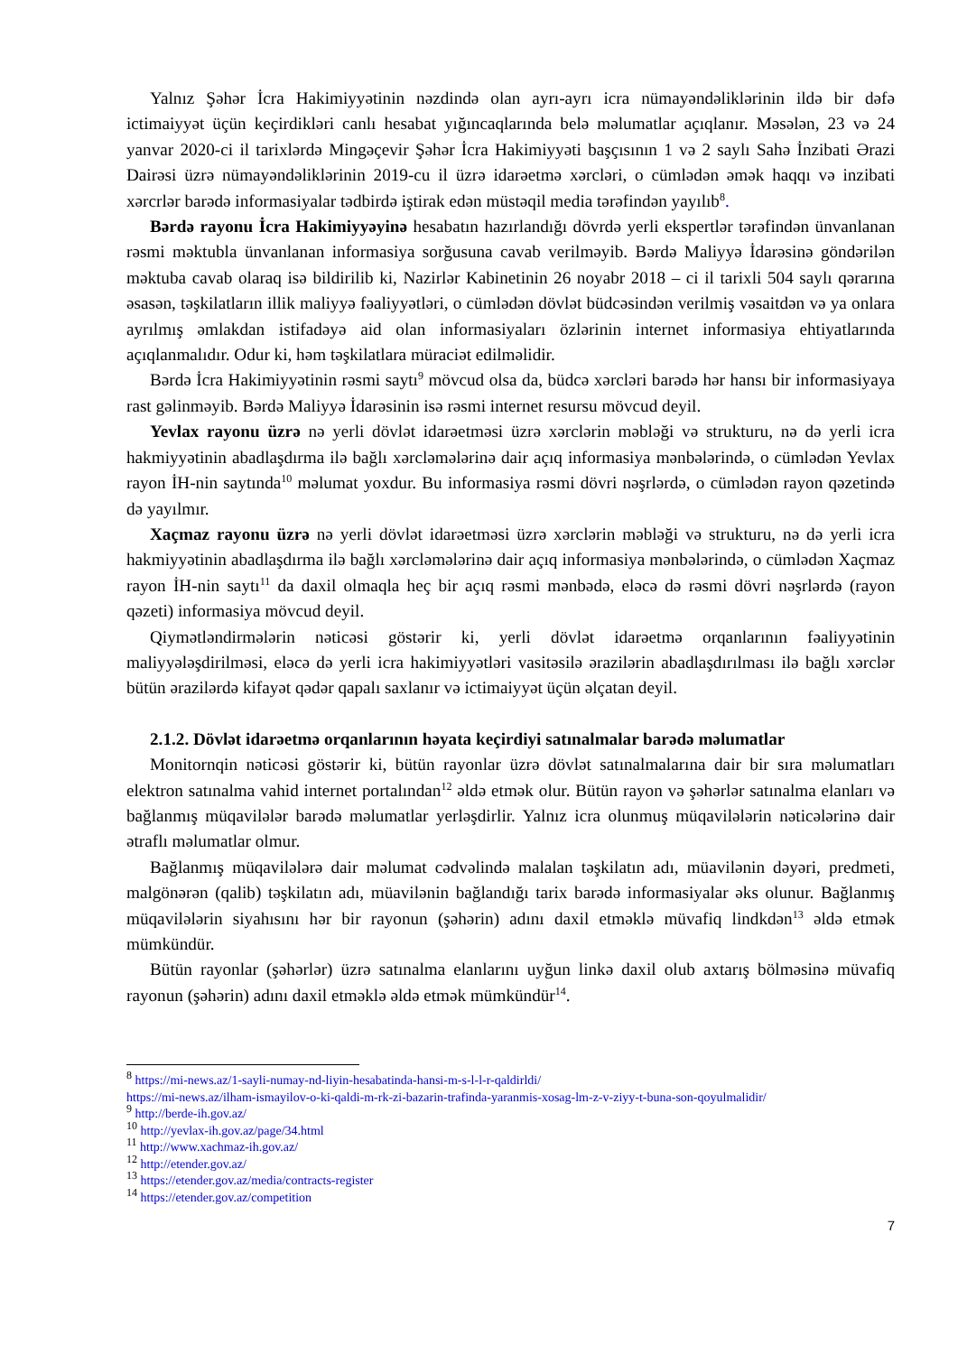Yalnız Şəhər İcra Hakimiyyətinin nəzdində olan ayrı-ayrı icra nümayəndəliklərinin ildə bir dəfə ictimaiyyət üçün keçirdikləri canlı hesabat yığıncaqlarında belə məlumatlar açıqlanır. Məsələn, 23 və 24 yanvar 2020-ci il tarixlərdə Mingəçevir Şəhər İcra Hakimiyyəti başçısının 1 və 2 saylı Sahə İnzibati Ərazi Dairəsi üzrə nümayəndəliklərinin 2019-cu il üzrə idarəetmə xərcləri, o cümlədən əmək haqqı və inzibati xərcrlər barədə informasiyalar tədbirdə iştirak edən müstəqil media tərəfindən yayılıb<sup>8</sup>.
Bərdə rayonu İcra Hakimiyyəyinə hesabatın hazırlandığı dövrdə yerli ekspertlər tərəfindən ünvanlanan rəsmi məktubla ünvanlanan informasiya sorğusuna cavab verilməyib. Bərdə Maliyyə İdarəsinə göndərilən məktuba cavab olaraq isə bildirilib ki, Nazirlər Kabinetinin 26 noyabr 2018 – ci il tarixli 504 saylı qərarına əsasən, təşkilatların illik maliyyə fəaliyyətləri, o cümlədən dövlət büdcəsindən verilmiş vəsaitdən və ya onlara ayrılmış əmlakdan istifadəyə aid olan informasiyaları özlərinin internet informasiya ehtiyatlarında açıqlanmalıdır. Odur ki, həm təşkilatlara müraciət edilməlidir.
Bərdə İcra Hakimiyyətinin rəsmi saytı<sup>9</sup> mövcud olsa da, büdcə xərcləri barədə hər hansı bir informasiyaya rast gəlinməyib. Bərdə Maliyyə İdarəsinin isə rəsmi internet resursu mövcud deyil.
Yevlax rayonu üzrə nə yerli dövlət idarəetməsi üzrə xərclərin məbləği və strukturu, nə də yerli icra hakmiyyətinin abadlaşdırma ilə bağlı xərcləmələrinə dair açıq informasiya mənbələrində, o cümlədən Yevlax rayon İH-nin saytında<sup>10</sup> məlumat yoxdur. Bu informasiya rəsmi dövri nəşrlərdə, o cümlədən rayon qəzetində də yayılmır.
Xaçmaz rayonu üzrə nə yerli dövlət idarəetməsi üzrə xərclərin məbləği və strukturu, nə də yerli icra hakmiyyətinin abadlaşdırma ilə bağlı xərcləmələrinə dair açıq informasiya mənbələrində, o cümlədən Xaçmaz rayon İH-nin saytı<sup>11</sup> da daxil olmaqla heç bir açıq rəsmi mənbədə, eləcə də rəsmi dövri nəşrlərdə (rayon qəzeti) informasiya mövcud deyil.
Qiymətləndirmələrin nəticəsi göstərir ki, yerli dövlət idarəetmə orqanlarının fəaliyyətinin maliyyələşdirilməsi, eləcə də yerli icra hakimiyyətləri vasitəsilə ərazilərin abadlaşdırılması ilə bağlı xərclər bütün ərazilərdə kifayət qədər qapalı saxlanır və ictimaiyyət üçün əlçatan deyil.
2.1.2. Dövlət idarəetmə orqanlarının həyata keçirdiyi satınalmalar barədə məlumatlar
Monitornqin nəticəsi göstərir ki, bütün rayonlar üzrə dövlət satınalmalarına dair bir sıra məlumatları elektron satınalma vahid internet portalından<sup>12</sup> əldə etmək olur. Bütün rayon və şəhərlər satınalma elanları və bağlanmış müqavilələr barədə məlumatlar yerləşdirlir. Yalnız icra olunmuş müqavilələrin nəticələrinə dair ətraflı məlumatlar olmur.
Bağlanmış müqavilələrə dair məlumat cədvəlində malalan təşkilatın adı, müavilənin dəyəri, predmeti, malgönərən (qalib) təşkilatın adı, müavilənin bağlandığı tarix barədə informasiyalar əks olunur. Bağlanmış müqavilələrin siyahısını hər bir rayonun (şəhərin) adını daxil etməklə müvafiq lindkdən<sup>13</sup> əldə etmək mümkündür.
Bütün rayonlar (şəhərlər) üzrə satınalma elanlarını uyğun linkə daxil olub axtarış bölməsinə müvafiq rayonun (şəhərin) adını daxil etməklə əldə etmək mümkündür<sup>14</sup>.
<sup>8</sup> https://mi-news.az/1-sayli-numay-nd-liyin-hesabatinda-hansi-m-s-l-l-r-qaldirldi/
https://mi-news.az/ilham-ismayilov-o-ki-qaldi-m-rk-zi-bazarin-trafinda-yaranmis-xosag-lm-z-v-ziyy-t-buna-son-qoyulmalidir/
<sup>9</sup> http://berde-ih.gov.az/
<sup>10</sup> http://yevlax-ih.gov.az/page/34.html
<sup>11</sup> http://www.xachmaz-ih.gov.az/
<sup>12</sup> http://etender.gov.az/
<sup>13</sup> https://etender.gov.az/media/contracts-register
<sup>14</sup> https://etender.gov.az/competition
7